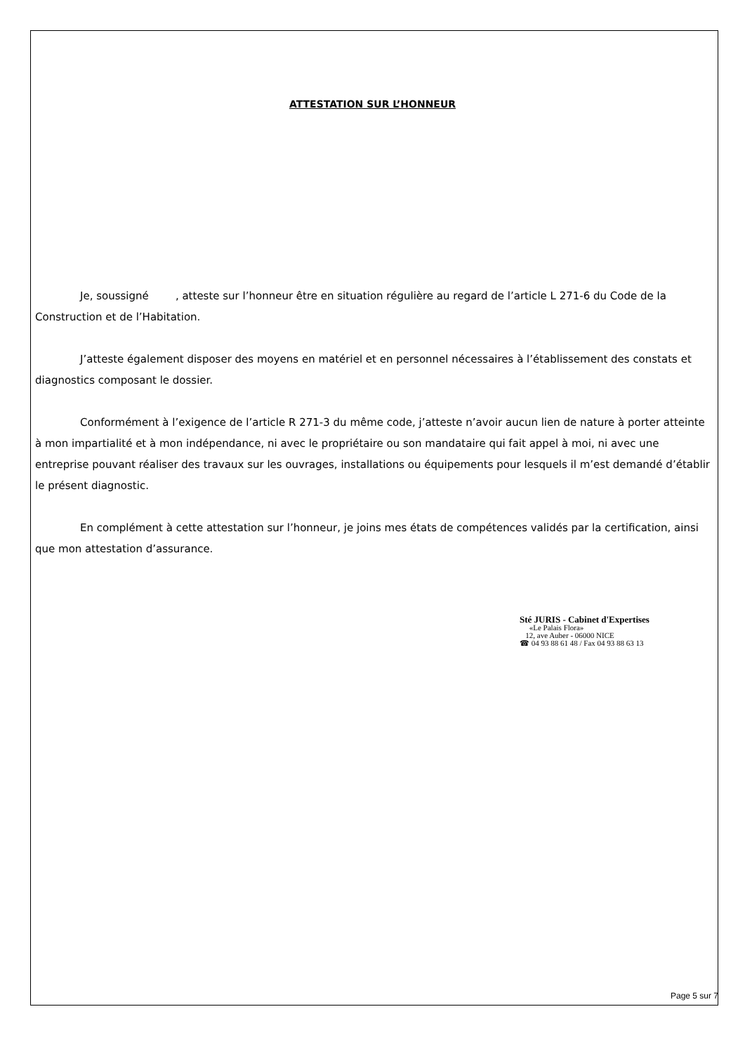ATTESTATION SUR L’HONNEUR
Je, soussigné , atteste sur l’honneur être en situation régulière au regard de l’article L 271-6 du Code de la Construction et de l’Habitation.
J’atteste également disposer des moyens en matériel et en personnel nécessaires à l’établissement des constats et diagnostics composant le dossier.
Conformément à l’exigence de l’article R 271-3 du même code, j’atteste n’avoir aucun lien de nature à porter atteinte à mon impartialité et à mon indépendance, ni avec le propriétaire ou son mandataire qui fait appel à moi, ni avec une entreprise pouvant réaliser des travaux sur les ouvrages, installations ou équipements pour lesquels il m’est demandé d’établir le présent diagnostic.
En complément à cette attestation sur l’honneur, je joins mes états de compétences validés par la certification, ainsi que mon attestation d’assurance.
Sté JURIS - Cabinet d'Expertises
«Le Palais Flora»
12, ave Auber - 06000 NICE
☎ 04 93 88 61 48 / Fax 04 93 88 63 13
Page 5 sur 7